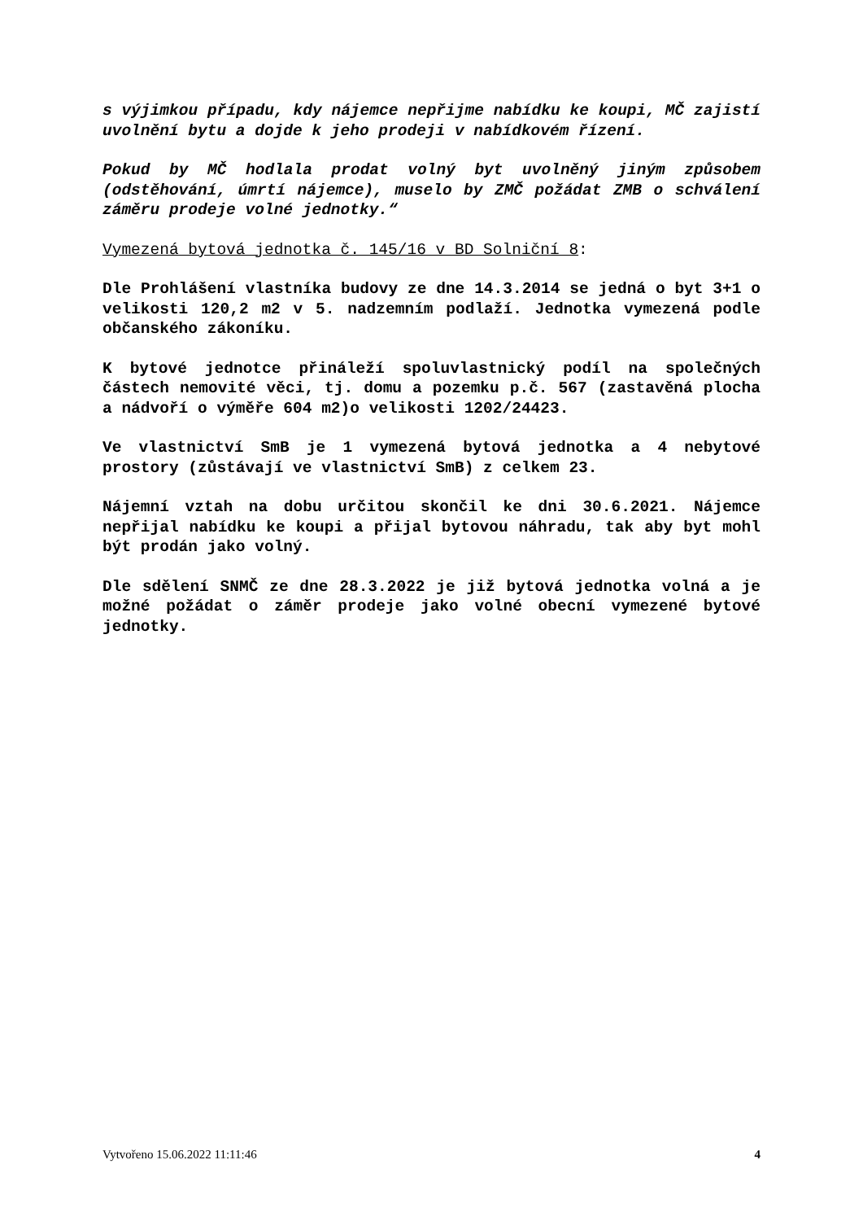s výjimkou případu, kdy nájemce nepřijme nabídku ke koupi, MČ zajistí uvolnění bytu a dojde k jeho prodeji v nabídkovém řízení.
Pokud by MČ hodlala prodat volný byt uvolněný jiným způsobem (odstěhování, úmrtí nájemce), muselo by ZMČ požádat ZMB o schválení záměru prodeje volné jednotky.“
Vymezená bytová jednotka č. 145/16 v BD Solniční 8:
Dle Prohlášení vlastníka budovy ze dne 14.3.2014 se jedná o byt 3+1 o velikosti 120,2 m2 v 5. nadzemním podlaží. Jednotka vymezená podle občanského zákoníku.
K bytové jednotce přináleží spoluvlastnický podíl na společných částech nemovité věci, tj. domu a pozemku p.č. 567 (zastavěná plocha a nádvoří o výměře 604 m2)o velikosti 1202/24423.
Ve vlastnictví SmB je 1 vymezená bytová jednotka a 4 nebytové prostory (zůstávají ve vlastnictví SmB) z celkem 23.
Nájemní vztah na dobu určitou skončil ke dni 30.6.2021. Nájemce nepřijal nabídku ke koupi a přijal bytovou náhradu, tak aby byt mohl být prodán jako volný.
Dle sdělení SNMČ ze dne 28.3.2022 je již bytová jednotka volná a je možné požádat o záměr prodeje jako volné obecní vymezené bytové jednotky.
Vytvořeno 15.06.2022 11:11:46 4